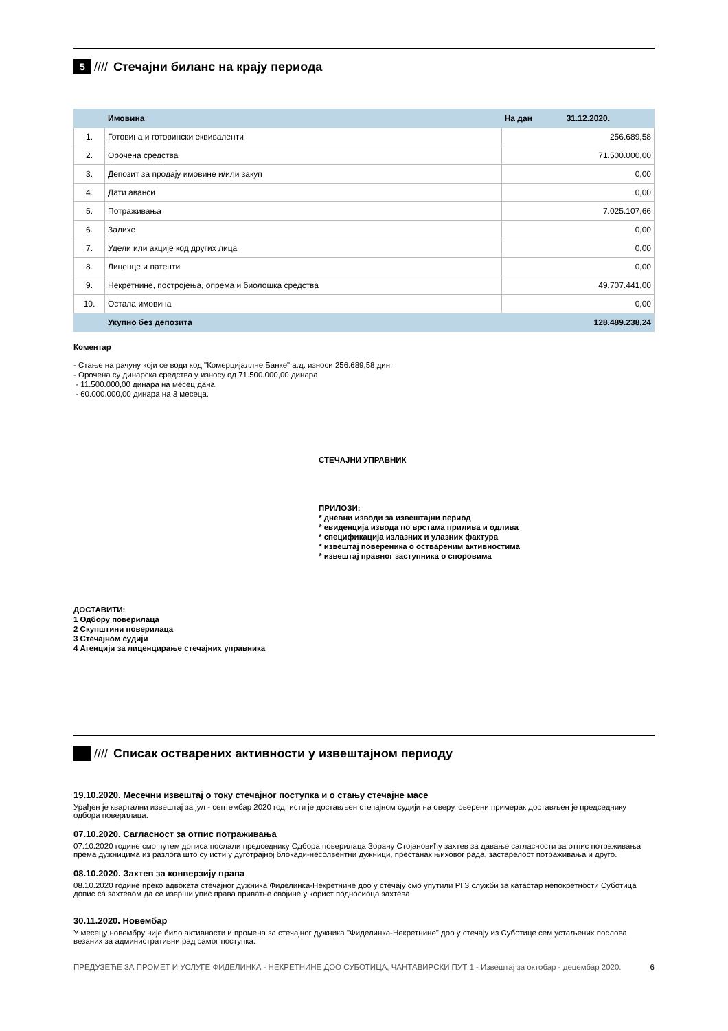5
//// Стечајни биланс на крају периода
| | Имовина | На дан | 31.12.2020. |
| --- | --- | --- | --- |
| 1. | Готовина и готовински еквиваленти | 256.689,58 | |
| 2. | Орочена средства | 71.500.000,00 | |
| 3. | Депозит за продају имовине и/или закуп | 0,00 | |
| 4. | Дати аванси | 0,00 | |
| 5. | Потраживања | 7.025.107,66 | |
| 6. | Залихе | 0,00 | |
| 7. | Удели или акције код других лица | 0,00 | |
| 8. | Лиценце и патенти | 0,00 | |
| 9. | Некретнине, постројења, опрема и биолошка средства | 49.707.441,00 | |
| 10. | Остала имовина | 0,00 | |
| | Укупно без депозита | 128.489.238,24 | |
Коментар
- Стање на рачуну који се води код "Комерцијаллне Банке" а.д. износи 256.689,58 дин.
- Орочена су динарска средства у износу од 71.500.000,00 динара
- 11.500.000,00 динара на месец дана
- 60.000.000,00 динара на 3 месеца.
СТЕЧАЈНИ УПРАВНИК
ПРИЛОЗИ:
* дневни изводи за извештајни период
* евиденција извода по врстама прилива и одлива
* спецификација излазних и улазних фактура
* извештај повереника о оствареним активностима
* извештај правног заступника о споровима
ДОСТАВИТИ:
1 Одбору поверилаца
2 Скупштини поверилаца
3 Стечајном судији
4 Агенцији за лиценцирање стечајних управника
//// Списак остварених активности у извештајном периоду
19.10.2020. Месечни извештај о току стечајног поступка и о стању стечајне масе
Урађен је квартални извештај за јул - септембар 2020 год, исти је достављен стечајном судији на оверу, оверени примерак достављен је председнику одбора поверилаца.
07.10.2020. Сагласност за отпис потраживања
07.10.2020 године смо путем дописа послали председнику Одбора поверилаца Зорану Стојановићу захтев за давање сагласности за отпис потраживања према дужницима из разлога што су исти у дуготрајној блокади-несолвентни дужници, престанак њиховог рада, застарелост потраживања и друго.
08.10.2020. Захтев за конверзију права
08.10.2020 године преко адвоката стечајног дужника Фиделинка-Некретнине доо у стечају смо упутили РГЗ служби за катастар непокретности Суботица допис са захтевом да се изврши упис права приватне својине у корист подносиоца захтева.
30.11.2020. Новембар
У месецу новембру није било активности и промена за стечајног дужника "Фиделинка-Некретнине" доо у стечају из Суботице сем устаљених послова везаних за административни рад самог поступка.
ПРЕДУЗЕЋЕ ЗА ПРОМЕТ И УСЛУГЕ ФИДЕЛИНКА - НЕКРЕТНИНЕ ДОО СУБОТИЦА, ЧАНТАВИРСКИ ПУТ 1 - Извештај за октобар - децембар 2020. 6